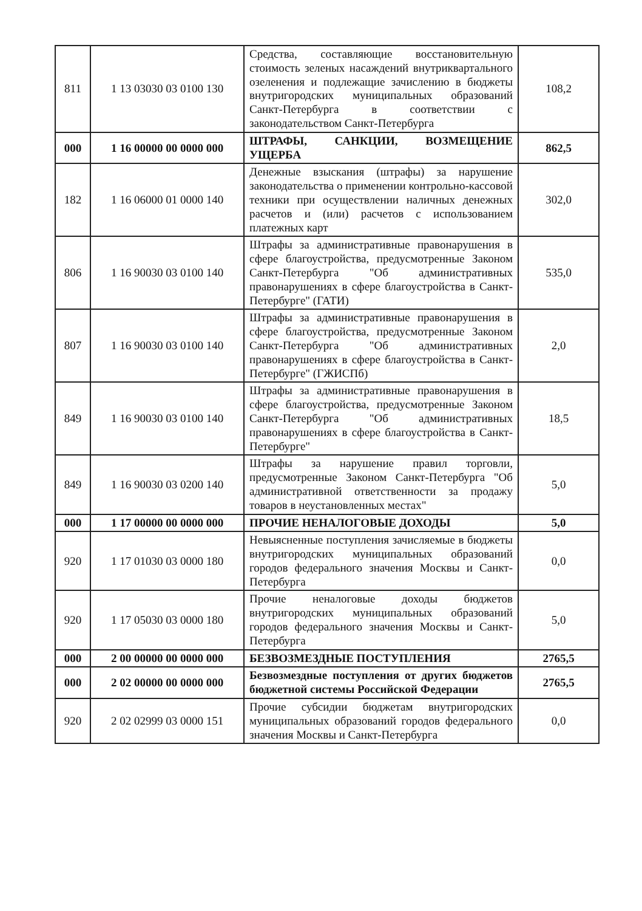| 811 | 1 13 03030 03 0100 130 | Средства, составляющие восстановительную стоимость зеленых насаждений внутриквартального озеленения и подлежащие зачислению в бюджеты внутригородских муниципальных образований Санкт-Петербурга в соответствии с законодательством Санкт-Петербурга | 108,2 |
| 000 | 1 16 00000 00 0000 000 | ШТРАФЫ, САНКЦИИ, ВОЗМЕЩЕНИЕ УЩЕРБА | 862,5 |
| 182 | 1 16 06000 01 0000 140 | Денежные взыскания (штрафы) за нарушение законодательства о применении контрольно-кассовой техники при осуществлении наличных денежных расчетов и (или) расчетов с использованием платежных карт | 302,0 |
| 806 | 1 16 90030 03 0100 140 | Штрафы за административные правонарушения в сфере благоустройства, предусмотренные Законом Санкт-Петербурга "Об административных правонарушениях в сфере благоустройства в Санкт-Петербурге" (ГАТИ) | 535,0 |
| 807 | 1 16 90030 03 0100 140 | Штрафы за административные правонарушения в сфере благоустройства, предусмотренные Законом Санкт-Петербурга "Об административных правонарушениях в сфере благоустройства в Санкт-Петербурге" (ГЖИСПб) | 2,0 |
| 849 | 1 16 90030 03 0100 140 | Штрафы за административные правонарушения в сфере благоустройства, предусмотренные Законом Санкт-Петербурга "Об административных правонарушениях в сфере благоустройства в Санкт-Петербурге" | 18,5 |
| 849 | 1 16 90030 03 0200 140 | Штрафы за нарушение правил торговли, предусмотренные Законом Санкт-Петербурга "Об административной ответственности за продажу товаров в неустановленных местах" | 5,0 |
| 000 | 1 17 00000 00 0000 000 | ПРОЧИЕ НЕНАЛОГОВЫЕ ДОХОДЫ | 5,0 |
| 920 | 1 17 01030 03 0000 180 | Невыясненные поступления зачисляемые в бюджеты внутригородских муниципальных образований городов федерального значения Москвы и Санкт-Петербурга | 0,0 |
| 920 | 1 17 05030 03 0000 180 | Прочие неналоговые доходы бюджетов внутригородских муниципальных образований городов федерального значения Москвы и Санкт-Петербурга | 5,0 |
| 000 | 2 00 00000 00 0000 000 | БЕЗВОЗМЕЗДНЫЕ ПОСТУПЛЕНИЯ | 2765,5 |
| 000 | 2 02 00000 00 0000 000 | Безвозмездные поступления от других бюджетов бюджетной системы Российской Федерации | 2765,5 |
| 920 | 2 02 02999 03 0000 151 | Прочие субсидии бюджетам внутригородских муниципальных образований городов федерального значения Москвы и Санкт-Петербурга | 0,0 |